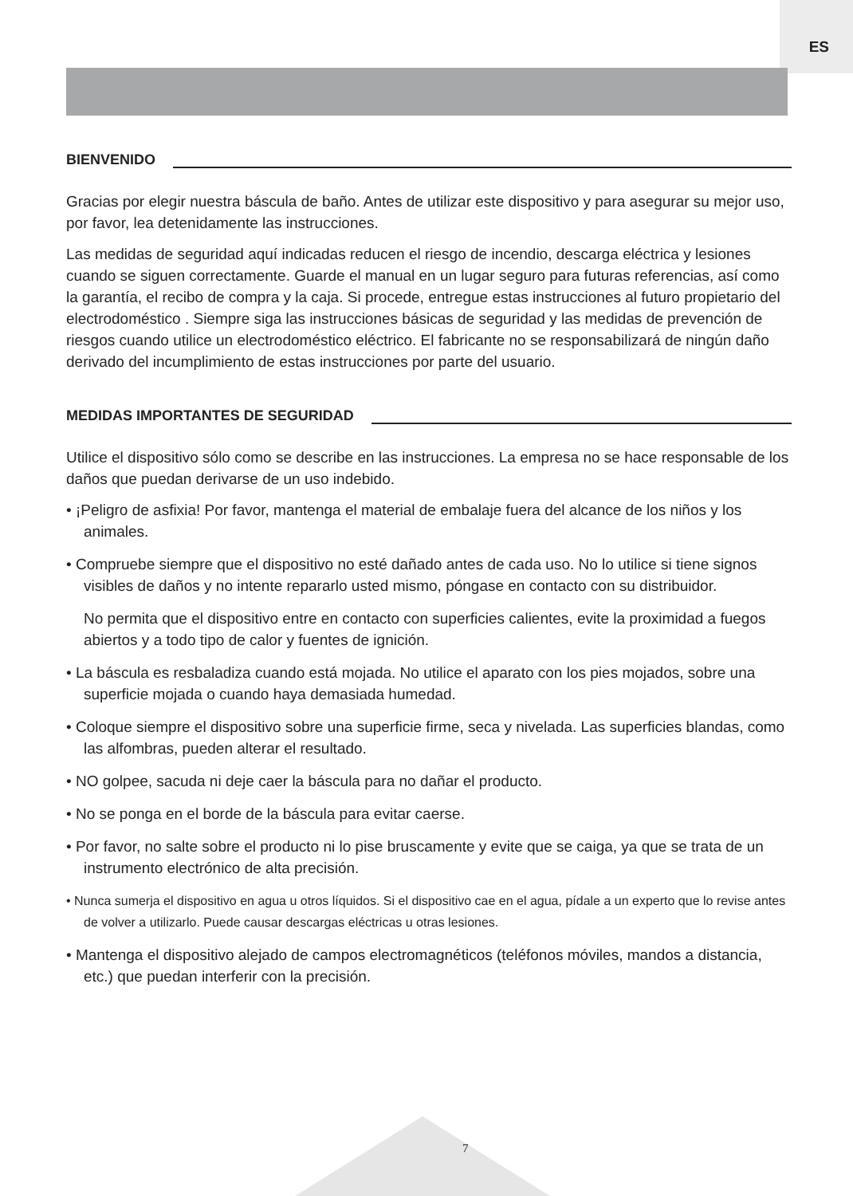ES
BIENVENIDO
Gracias por elegir nuestra báscula de baño. Antes de utilizar este dispositivo y para asegurar su mejor uso, por favor, lea detenidamente las instrucciones.
Las medidas de seguridad aquí indicadas reducen el riesgo de incendio, descarga eléctrica y lesiones cuando se siguen correctamente. Guarde el manual en un lugar seguro para futuras referencias, así como la garantía, el recibo de compra y la caja. Si procede, entregue estas instrucciones al futuro propietario del electrodoméstico . Siempre siga las instrucciones básicas de seguridad y las medidas de prevención de riesgos cuando utilice un electrodoméstico eléctrico. El fabricante no se responsabilizará de ningún daño derivado del incumplimiento de estas instrucciones por parte del usuario.
MEDIDAS IMPORTANTES DE SEGURIDAD
Utilice el dispositivo sólo como se describe en las instrucciones. La empresa no se hace responsable de los daños que puedan derivarse de un uso indebido.
• ¡Peligro de asfixia! Por favor, mantenga el material de embalaje fuera del alcance de los niños y los animales.
• Compruebe siempre que el dispositivo no esté dañado antes de cada uso. No lo utilice si tiene signos visibles de daños y no intente repararlo usted mismo, póngase en contacto con su distribuidor.
No permita que el dispositivo entre en contacto con superficies calientes, evite la proximidad a fuegos abiertos y a todo tipo de calor y fuentes de ignición.
• La báscula es resbaladiza cuando está mojada. No utilice el aparato con los pies mojados, sobre una superficie mojada o cuando haya demasiada humedad.
• Coloque siempre el dispositivo sobre una superficie firme, seca y nivelada. Las superficies blandas, como las alfombras, pueden alterar el resultado.
• NO golpee, sacuda ni deje caer la báscula para no dañar el producto.
• No se ponga en el borde de la báscula para evitar caerse.
• Por favor, no salte sobre el producto ni lo pise bruscamente y evite que se caiga, ya que se trata de un instrumento electrónico de alta precisión.
• Nunca sumerja el dispositivo en agua u otros líquidos. Si el dispositivo cae en el agua, pídale a un experto que lo revise antes de volver a utilizarlo. Puede causar descargas eléctricas u otras lesiones.
• Mantenga el dispositivo alejado de campos electromagnéticos (teléfonos móviles, mandos a distancia, etc.) que puedan interferir con la precisión.
7